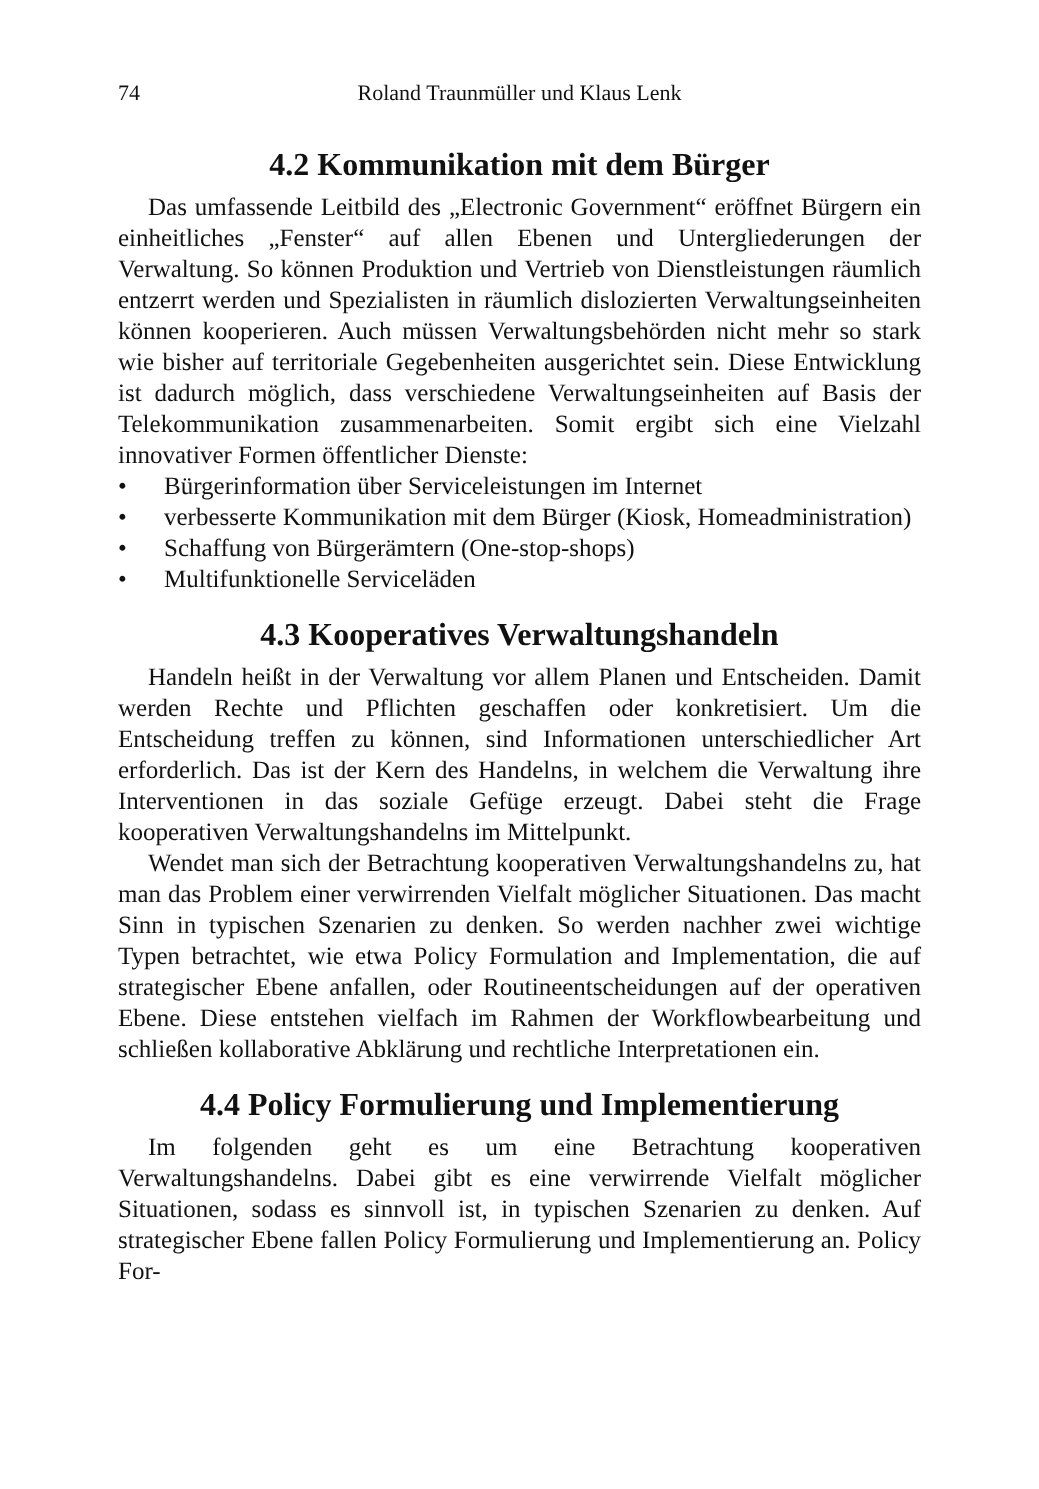74 Roland Traunmüller und Klaus Lenk
4.2 Kommunikation mit dem Bürger
Das umfassende Leitbild des „Electronic Government“ eröffnet Bürgern ein einheitliches „Fenster“ auf allen Ebenen und Untergliederungen der Verwaltung. So können Produktion und Vertrieb von Dienstleistungen räumlich entzerrt werden und Spezialisten in räumlich dislozierten Verwaltungseinheiten können kooperieren. Auch müssen Verwaltungsbehörden nicht mehr so stark wie bisher auf territoriale Gegebenheiten ausgerichtet sein. Diese Entwicklung ist dadurch möglich, dass verschiedene Verwaltungseinheiten auf Basis der Telekommunikation zusammenarbeiten. Somit ergibt sich eine Vielzahl innovativer Formen öffentlicher Dienste:
• Bürgerinformation über Serviceleistungen im Internet
• verbesserte Kommunikation mit dem Bürger (Kiosk, Homeadministration)
• Schaffung von Bürgerämtern (One-stop-shops)
• Multifunktionelle Serviceläden
4.3 Kooperatives Verwaltungshandeln
Handeln heißt in der Verwaltung vor allem Planen und Entscheiden. Damit werden Rechte und Pflichten geschaffen oder konkretisiert. Um die Entscheidung treffen zu können, sind Informationen unterschiedlicher Art erforderlich. Das ist der Kern des Handelns, in welchem die Verwaltung ihre Interventionen in das soziale Gefüge erzeugt. Dabei steht die Frage kooperativen Verwaltungshandelns im Mittelpunkt.
Wendet man sich der Betrachtung kooperativen Verwaltungshandelns zu, hat man das Problem einer verwirrenden Vielfalt möglicher Situationen. Das macht Sinn in typischen Szenarien zu denken. So werden nachher zwei wichtige Typen betrachtet, wie etwa Policy Formulation and Implementation, die auf strategischer Ebene anfallen, oder Routineentscheidungen auf der operativen Ebene. Diese entstehen vielfach im Rahmen der Workflowbearbeitung und schließen kollaborative Abklärung und rechtliche Interpretationen ein.
4.4 Policy Formulierung und Implementierung
Im folgenden geht es um eine Betrachtung kooperativen Verwaltungshandelns. Dabei gibt es eine verwirrende Vielfalt möglicher Situationen, sodass es sinnvoll ist, in typischen Szenarien zu denken. Auf strategischer Ebene fallen Policy Formulierung und Implementierung an. Policy For-